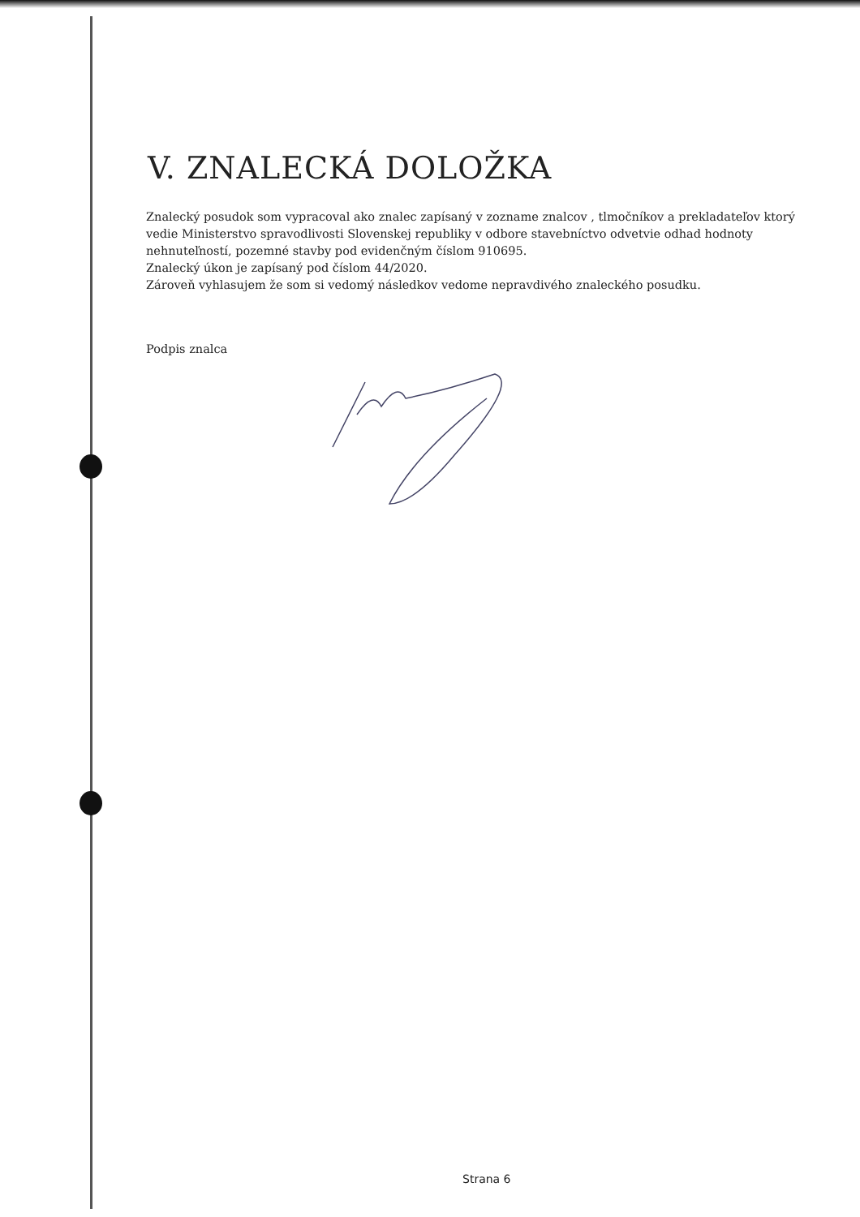V. ZNALECKÁ DOLOŽKA
Znalecký posudok som vypracoval ako znalec zapísaný v zozname znalcov , tlmočníkov a prekladateľov ktorý vedie Ministerstvo spravodlivosti Slovenskej republiky v odbore stavebníctvo odvetvie odhad hodnoty nehnuteľností, pozemné stavby pod evidenčným číslom 910695.
Znalecký úkon je zapísaný pod číslom 44/2020.
Zároveň vyhlasujem že som si vedomý následkov vedome nepravdivého znaleckého posudku.
Podpis znalca
Strana 6